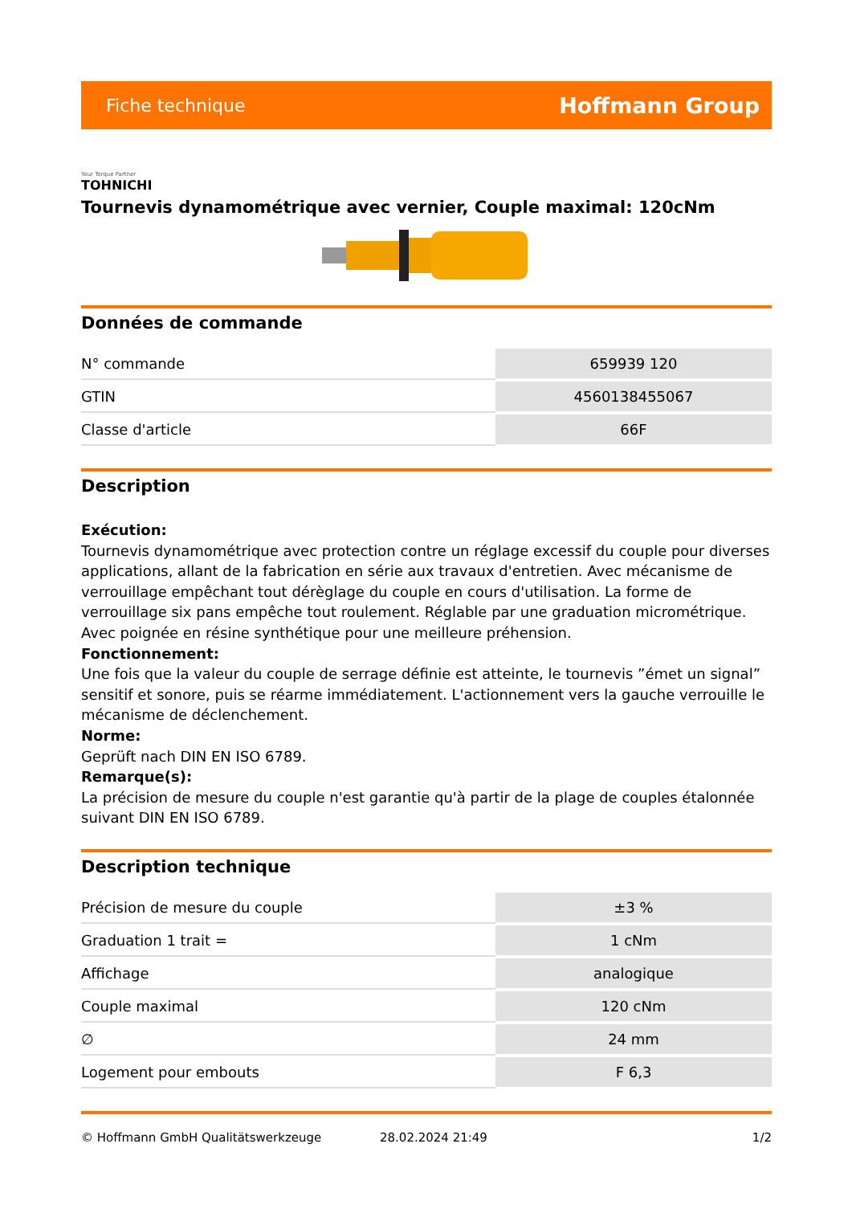Fiche technique Hoffmann Group
Your Torque Partner
TOHNICHI
Tournevis dynamométrique avec vernier, Couple maximal: 120cNm
Données de commande
| N° commande | 659939 120 |
| GTIN | 4560138455067 |
| Classe d'article | 66F |
Description
Exécution:
Tournevis dynamométrique avec protection contre un réglage excessif du couple pour diverses applications, allant de la fabrication en série aux travaux d'entretien. Avec mécanisme de verrouillage empêchant tout dérèglage du couple en cours d'utilisation. La forme de verrouillage six pans empêche tout roulement. Réglable par une graduation micrométrique. Avec poignée en résine synthétique pour une meilleure préhension.
Fonctionnement:
Une fois que la valeur du couple de serrage définie est atteinte, le tournevis ”émet un signal” sensitif et sonore, puis se réarme immédiatement. L'actionnement vers la gauche verrouille le mécanisme de déclenchement.
Norme:
Geprüft nach DIN EN ISO 6789.
Remarque(s):
La précision de mesure du couple n'est garantie qu'à partir de la plage de couples étalonnée suivant DIN EN ISO 6789.
Description technique
| Précision de mesure du couple | ±3 % |
| Graduation 1 trait = | 1 cNm |
| Affichage | analogique |
| Couple maximal | 120 cNm |
| ∅ | 24 mm |
| Logement pour embouts | F 6,3 |
© Hoffmann GmbH Qualitätswerkzeuge 28.02.2024 21:49 1/2